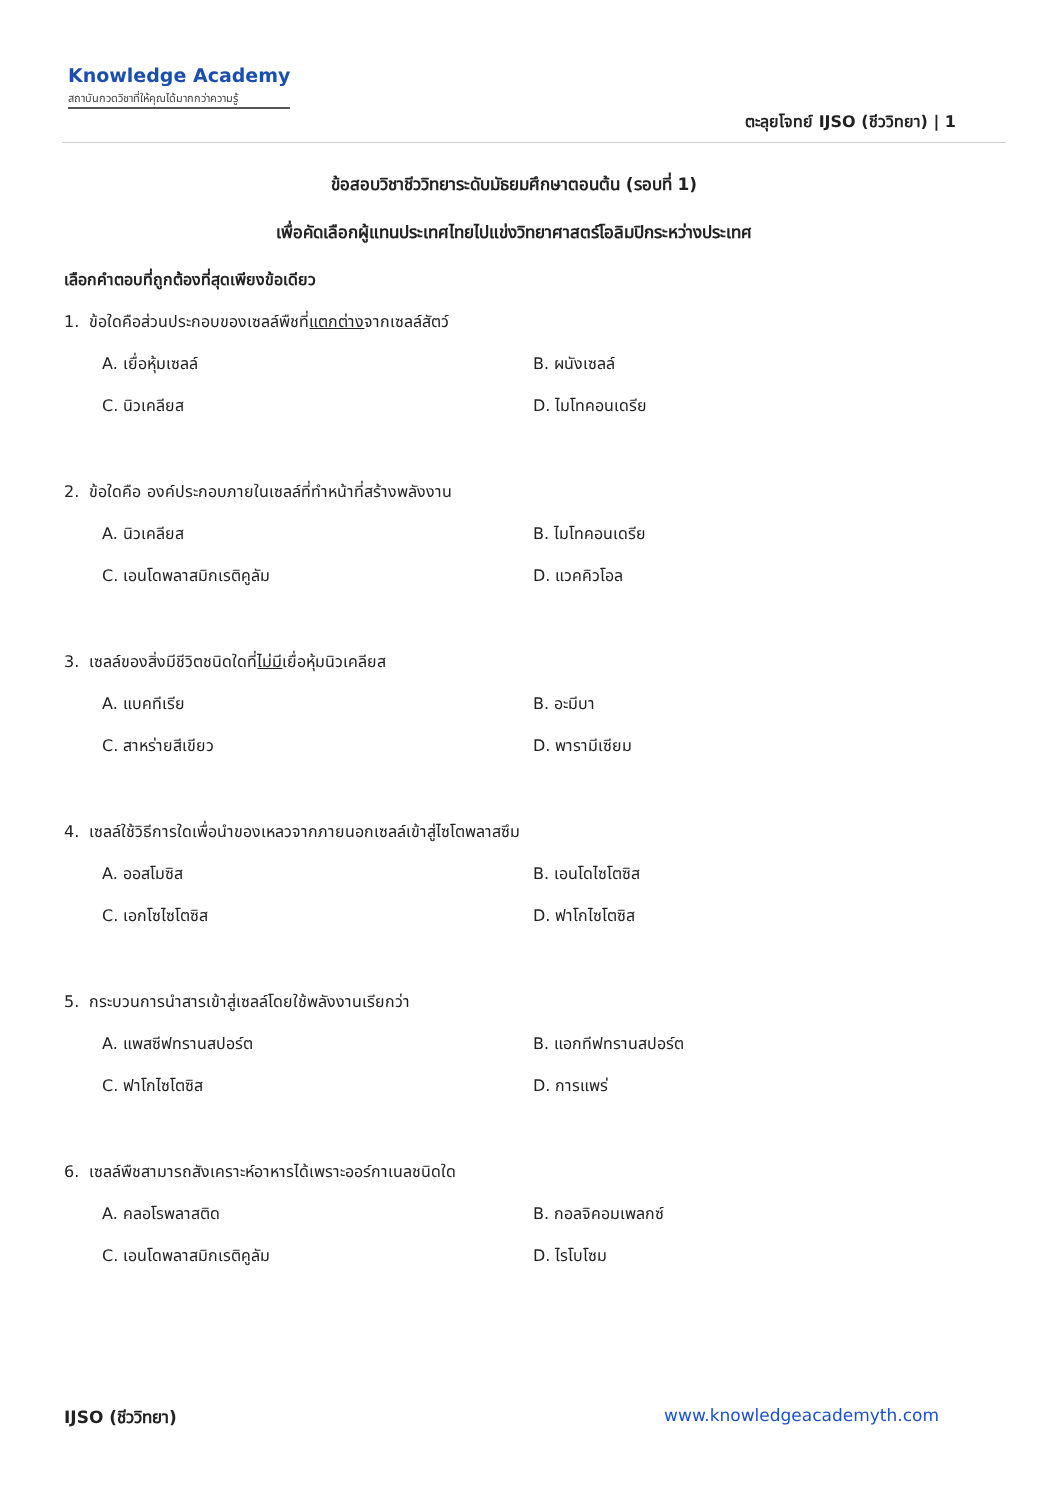Knowledge Academy
สถาบันกวดวิชาที่ให้คุณได้มากกว่าความรู้
ตะลุยโจทย์ IJSO (ชีววิทยา) | 1
ข้อสอบวิชาชีววิทยาระดับมัธยมศึกษาตอนต้น (รอบที่ 1)
เพื่อคัดเลือกผู้แทนประเทศไทยไปแข่งวิทยาศาสตร์โอลิมปิกระหว่างประเทศ
เลือกคำตอบที่ถูกต้องที่สุดเพียงข้อเดียว
1. ข้อใดคือส่วนประกอบของเซลล์พืชที่แตกต่างจากเซลล์สัตว์
A. เยื่อหุ้มเซลล์ B. ผนังเซลล์
C. นิวเคลียส D. ไมโทคอนเดรีย
2. ข้อใดคือ องค์ประกอบภายในเซลล์ที่ทำหน้าที่สร้างพลังงาน
A. นิวเคลียส B. ไมโทคอนเดรีย
C. เอนโดพลาสมิกเรติคูลัม D. แวคคิวโอล
3. เซลล์ของสิ่งมีชีวิตชนิดใดที่ไม่มีเยื่อหุ้มนิวเคลียส
A. แบคทีเรีย B. อะมีบา
C. สาหร่ายสีเขียว D. พารามีเซียม
4. เซลล์ใช้วิธีการใดเพื่อนำของเหลวจากภายนอกเซลล์เข้าสู่ไซโตพลาสซึม
A. ออสโมซิส B. เอนโดไซโตซิส
C. เอกโซไซโตซิส D. ฟาโกไซโตซิส
5. กระบวนการนำสารเข้าสู่เซลล์โดยใช้พลังงานเรียกว่า
A. แพสซีฟทรานสปอร์ต B. แอกทีฟทรานสปอร์ต
C. ฟาโกไซโตซิส D. การแพร่
6. เซลล์พืชสามารถสังเคราะห์อาหารได้เพราะออร์กาเนลชนิดใด
A. คลอโรพลาสติด B. กอลจิคอมเพลกซ์
C. เอนโดพลาสมิกเรติคูลัม D. ไรโบโซม
IJSO (ชีววิทยา) www.knowledgeacademyth.com